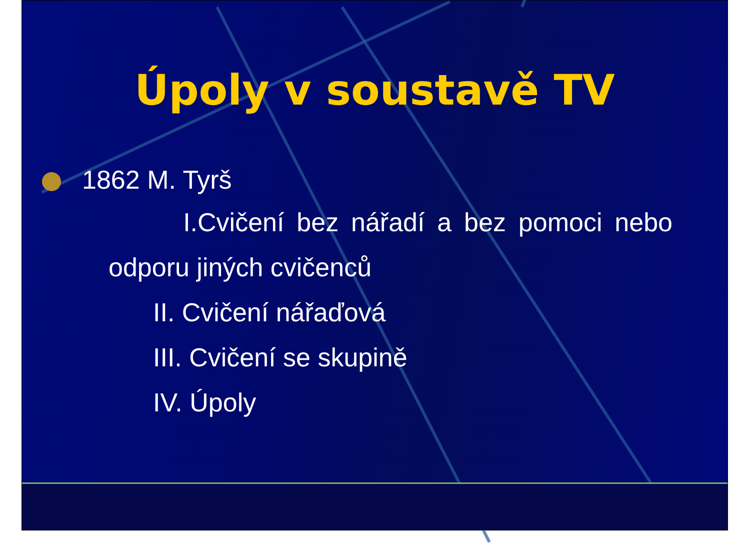Úpoly v soustavě TV
1862 M. Tyrš
I.Cvičení bez nářadí a bez pomoci nebo odporu jiných cvičenců
II. Cvičení nářaďová
III. Cvičení se skupině
IV. Úpoly